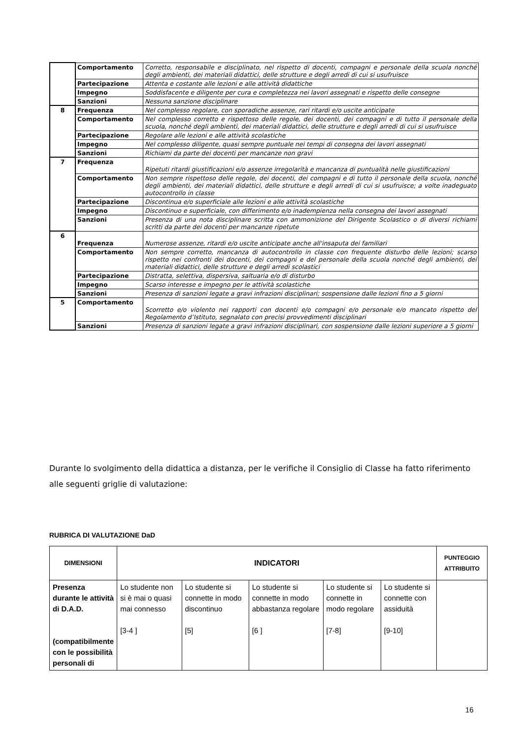| | Comportamento | Corretto, responsabile e disciplinato, nel rispetto di docenti, compagni e personale della scuola nonché degli ambienti, dei materiali didattici, delle strutture e degli arredi di cui si usufruisce |
| | Partecipazione | Attenta e costante alle lezioni e alle attività didattiche |
| | Impegno | Soddisfacente e diligente per cura e completezza nei lavori assegnati e rispetto delle consegne |
| | Sanzioni | Nessuna sanzione disciplinare |
| 8 | Frequenza | Nel complesso regolare, con sporadiche assenze, rari ritardi e/o uscite anticipate |
| | Comportamento | Nel complesso corretto e rispettoso delle regole, dei docenti, dei compagni e di tutto il personale della scuola, nonché degli ambienti, dei materiali didattici, delle strutture e degli arredi di cui si usufruisce |
| | Partecipazione | Regolare alle lezioni e alle attività scolastiche |
| | Impegno | Nel complesso diligente, quasi sempre puntuale nei tempi di consegna dei lavori assegnati |
| | Sanzioni | Richiami da parte dei docenti per mancanze non gravi |
| 7 | Frequenza | Ripetuti ritardi giustificazioni e/o assenze irregolarità e mancanza di puntualità nelle giustificazioni |
| | Comportamento | Non sempre rispettoso delle regole, dei docenti, dei compagni e di tutto il personale della scuola, nonché degli ambienti, dei materiali didattici, delle strutture e degli arredi di cui si usufruisce; a volte inadeguato autocontrollo in classe |
| | Partecipazione | Discontinua e/o superficiale alle lezioni e alle attività scolastiche |
| | Impegno | Discontinuo e superficiale, con differimento e/o inadempienza nella consegna dei lavori assegnati |
| | Sanzioni | Presenza di una nota disciplinare scritta con ammonizione del Dirigente Scolastico o di diversi richiami scritti da parte dei docenti per mancanze ripetute |
| 6 | Frequenza | Numerose assenze, ritardi e/o uscite anticipate anche all'insaputa dei familiari |
| | Comportamento | Non sempre corretto, mancanza di autocontrollo in classe con frequente disturbo delle lezioni; scarso rispetto nei confronti dei docenti, dei compagni e del personale della scuola nonché degli ambienti, dei materiali didattici, delle strutture e degli arredi scolastici |
| | Partecipazione | Distratta, selettiva, dispersiva, saltuaria e/o di disturbo |
| | Impegno | Scarso interesse e impegno per le attività scolastiche |
| | Sanzioni | Presenza di sanzioni legate a gravi infrazioni disciplinari; sospensione dalle lezioni fino a 5 giorni |
| 5 | Comportamento | Scorretto e/o violento nei rapporti con docenti e/o compagni e/o personale e/o mancato rispetto del Regolamento d’Istituto, segnalato con precisi provvedimenti disciplinari |
| | Sanzioni | Presenza di sanzioni legate a gravi infrazioni disciplinari, con sospensione dalle lezioni superiore a 5 giorni |
Durante lo svolgimento della didattica a distanza, per le verifiche il Consiglio di Classe ha fatto riferimento alle seguenti griglie di valutazione:
RUBRICA DI VALUTAZIONE DaD
| DIMENSIONI | INDICATORI | | | | | PUNTEGGIO ATTRIBUITO |
| --- | --- | --- | --- | --- | --- | --- |
| Presenza durante le attività di D.A.D. (compatibilmente con le possibilità personali di | Lo studente non si è mai o quasi mai connesso [3-4 ] | Lo studente si connette in modo discontinuo [5] | Lo studente si connette in modo abbastanza regolare [6 ] | Lo studente si connette in modo regolare [7-8] | Lo studente si connette con assiduità [9-10] | |
16